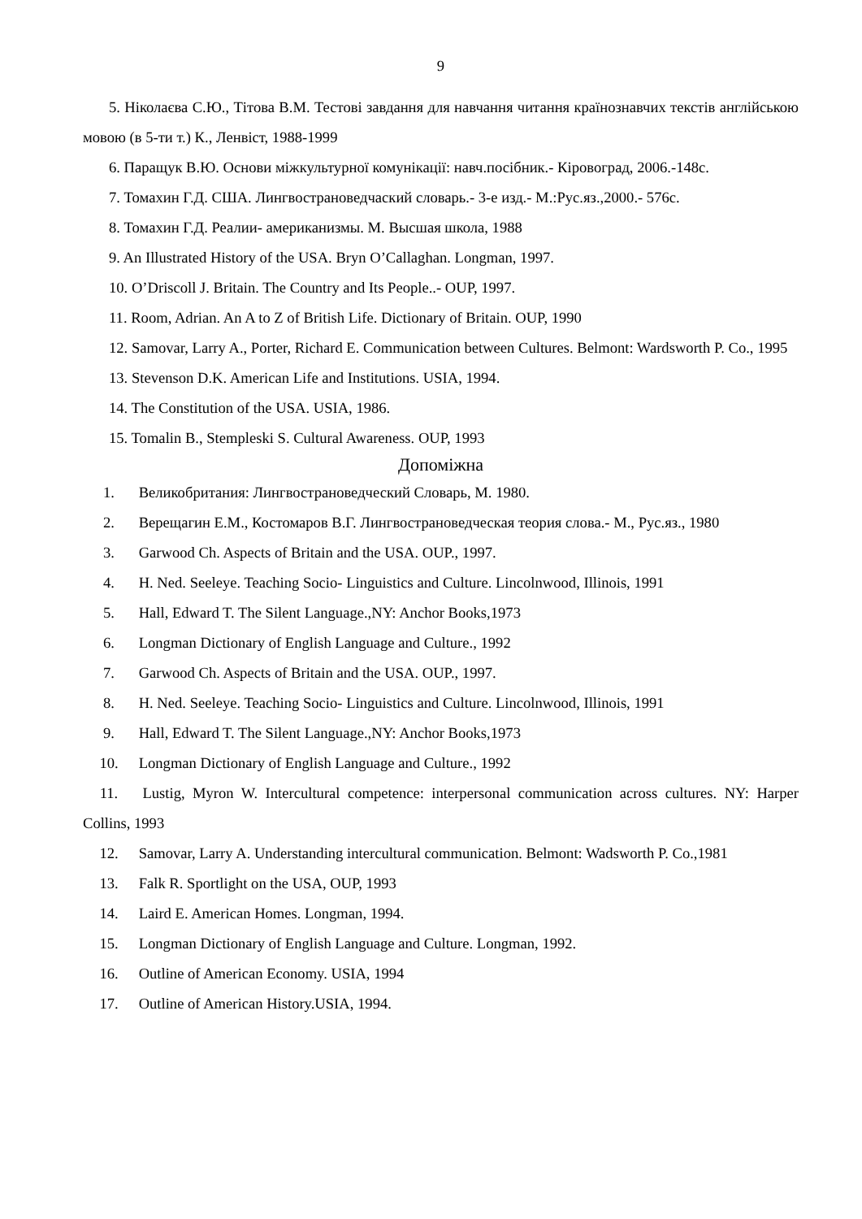9
5. Ніколаєва С.Ю., Тітова В.М. Тестові завдання для навчання читання країнознавчих текстів англійською мовою (в 5-ти т.) К., Ленвіст, 1988-1999
6. Паращук В.Ю. Основи міжкультурної комунікації: навч.посібник.- Кіровоград, 2006.-148с.
7. Томахин Г.Д. США. Лингвострановедчаский словарь.- 3-е изд.- М.:Рус.яз.,2000.- 576с.
8. Томахин Г.Д. Реалии- американизмы. М. Высшая школа, 1988
9. An Illustrated History of the USA. Bryn O’Callaghan. Longman, 1997.
10. O’Driscoll J. Britain. The Country and Its People..- OUP, 1997.
11. Room, Adrian. An A to Z of British Life. Dictionary of Britain. OUP, 1990
12. Samovar, Larry A., Porter, Richard E. Communication between Cultures. Belmont: Wardsworth P. Co., 1995
13. Stevenson D.K. American Life and Institutions. USIA, 1994.
14. The Constitution of the USA. USIA, 1986.
15. Tomalin B., Stempleski S. Cultural Awareness. OUP, 1993
Допоміжна
1. Великобритания: Лингвострановедческий Словарь, М. 1980.
2. Верещагин Е.М., Костомаров В.Г. Лингвострановедческая теория слова.- М., Рус.яз., 1980
3. Garwood Ch. Aspects of Britain and the USA. OUP., 1997.
4. H. Ned. Seeleye. Teaching Socio- Linguistics and Culture. Lincolnwood, Illinois, 1991
5. Hall, Edward T. The Silent Language.,NY: Anchor Books,1973
6. Longman Dictionary of English Language and Culture., 1992
7. Garwood Ch. Aspects of Britain and the USA. OUP., 1997.
8. H. Ned. Seeleye. Teaching Socio- Linguistics and Culture. Lincolnwood, Illinois, 1991
9. Hall, Edward T. The Silent Language.,NY: Anchor Books,1973
10. Longman Dictionary of English Language and Culture., 1992
11. Lustig, Myron W. Intercultural competence: interpersonal communication across cultures. NY: Harper Collins, 1993
12. Samovar, Larry A. Understanding intercultural communication. Belmont: Wadsworth P. Co.,1981
13. Falk R. Sportlight on the USA, OUP, 1993
14. Laird E. American Homes. Longman, 1994.
15. Longman Dictionary of English Language and Culture. Longman, 1992.
16. Outline of American Economy. USIA, 1994
17. Outline of American History.USIA, 1994.